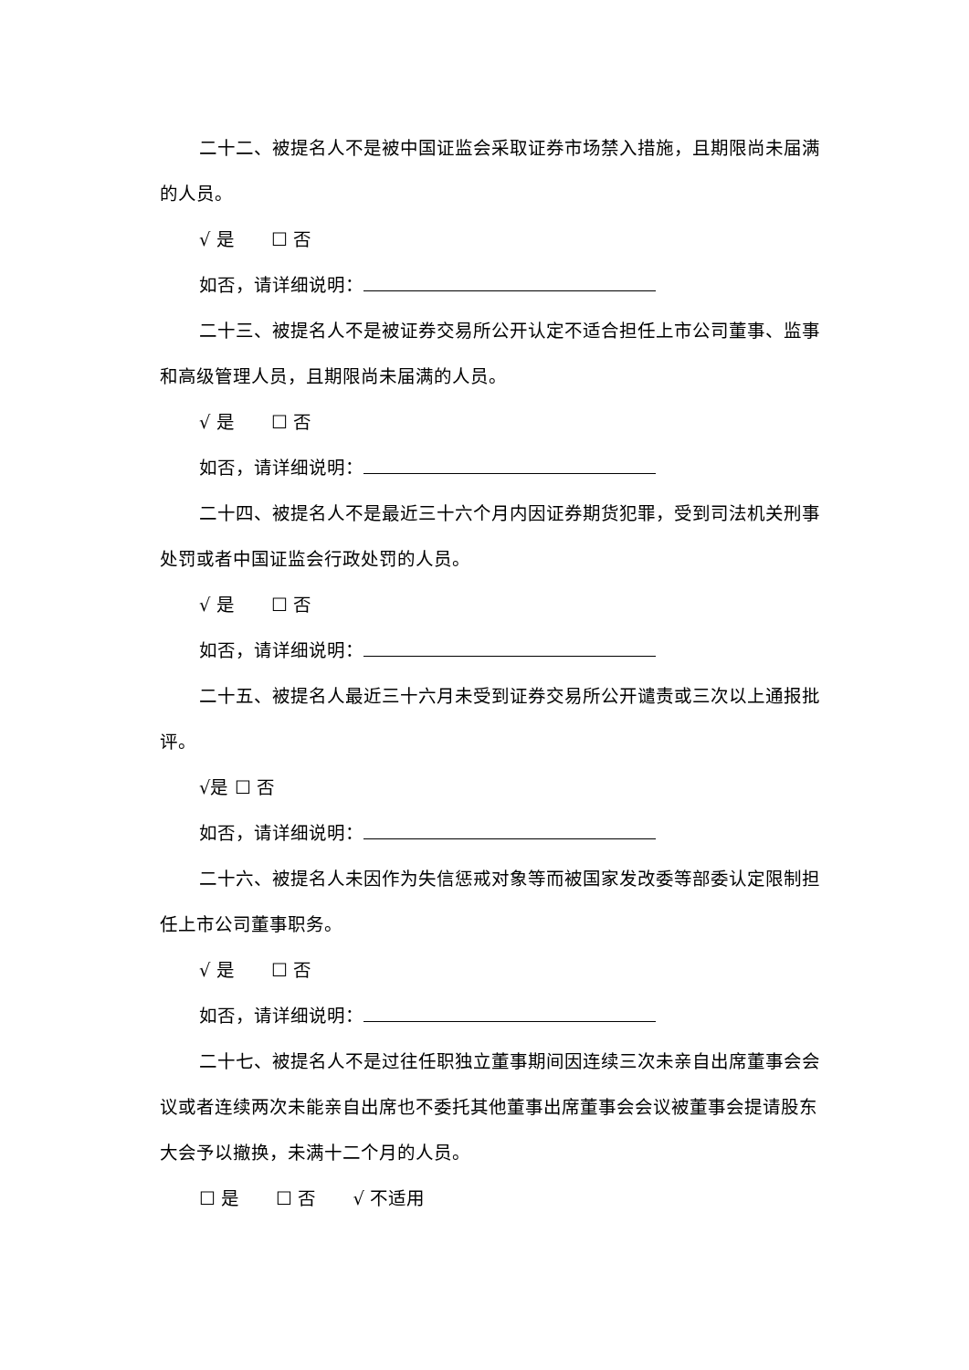二十二、被提名人不是被中国证监会采取证券市场禁入措施，且期限尚未届满的人员。
√ 是 ☐ 否
如否，请详细说明：
二十三、被提名人不是被证券交易所公开认定不适合担任上市公司董事、监事和高级管理人员，且期限尚未届满的人员。
√ 是 ☐ 否
如否，请详细说明：
二十四、被提名人不是最近三十六个月内因证券期货犯罪，受到司法机关刑事处罚或者中国证监会行政处罚的人员。
√ 是 ☐ 否
如否，请详细说明：
二十五、被提名人最近三十六月未受到证券交易所公开谴责或三次以上通报批评。
√是 ☐ 否
如否，请详细说明：
二十六、被提名人未因作为失信惩戒对象等而被国家发改委等部委认定限制担任上市公司董事职务。
√ 是 ☐ 否
如否，请详细说明：
二十七、被提名人不是过往任职独立董事期间因连续三次未亲自出席董事会会议或者连续两次未能亲自出席也不委托其他董事出席董事会会议被董事会提请股东大会予以撤换，未满十二个月的人员。
☐ 是 ☐ 否 √ 不适用